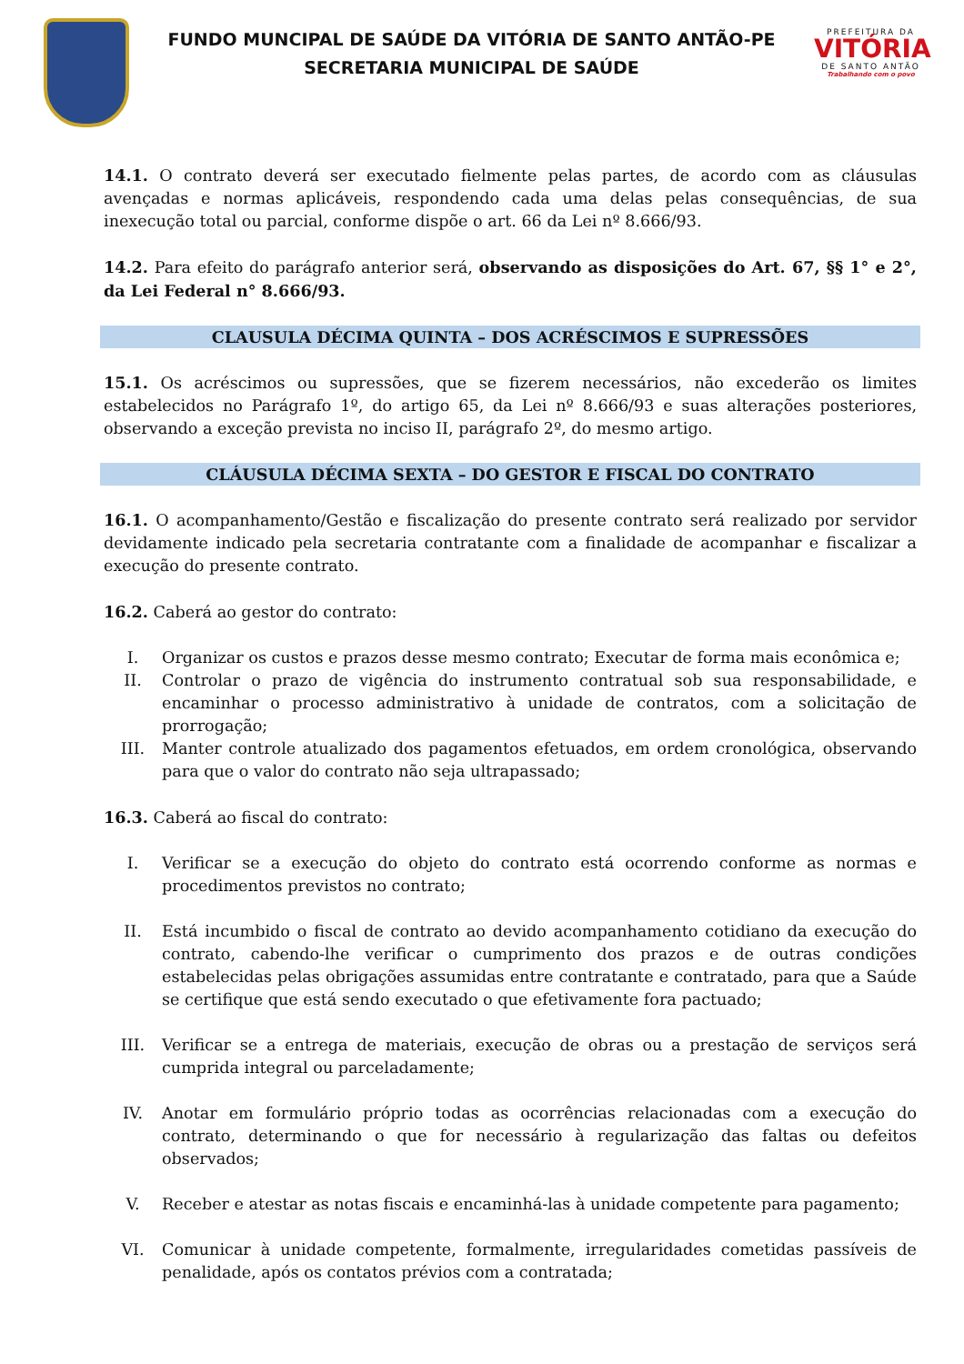FUNDO MUNCIPAL DE SAÚDE DA VITÓRIA DE SANTO ANTÃO-PE
SECRETARIA MUNICIPAL DE SAÚDE
PREFEITURA DA
VITÓRIA
DE SANTO ANTÃO
Trabalhando com o povo
14.1. O contrato deverá ser executado fielmente pelas partes, de acordo com as cláusulas avençadas e normas aplicáveis, respondendo cada uma delas pelas consequências, de sua inexecução total ou parcial, conforme dispõe o art. 66 da Lei nº 8.666/93.
14.2. Para efeito do parágrafo anterior será, observando as disposições do Art. 67, §§ 1° e 2°, da Lei Federal n° 8.666/93.
CLAUSULA DÉCIMA QUINTA – DOS ACRÉSCIMOS E SUPRESSÕES
15.1. Os acréscimos ou supressões, que se fizerem necessários, não excederão os limites estabelecidos no Parágrafo 1º, do artigo 65, da Lei nº 8.666/93 e suas alterações posteriores, observando a exceção prevista no inciso II, parágrafo 2º, do mesmo artigo.
CLÁUSULA DÉCIMA SEXTA – DO GESTOR E FISCAL DO CONTRATO
16.1. O acompanhamento/Gestão e fiscalização do presente contrato será realizado por servidor devidamente indicado pela secretaria contratante com a finalidade de acompanhar e fiscalizar a execução do presente contrato.
16.2. Caberá ao gestor do contrato:
I. Organizar os custos e prazos desse mesmo contrato; Executar de forma mais econômica e;
II. Controlar o prazo de vigência do instrumento contratual sob sua responsabilidade, e encaminhar o processo administrativo à unidade de contratos, com a solicitação de prorrogação;
III. Manter controle atualizado dos pagamentos efetuados, em ordem cronológica, observando para que o valor do contrato não seja ultrapassado;
16.3. Caberá ao fiscal do contrato:
I. Verificar se a execução do objeto do contrato está ocorrendo conforme as normas e procedimentos previstos no contrato;
II. Está incumbido o fiscal de contrato ao devido acompanhamento cotidiano da execução do contrato, cabendo-lhe verificar o cumprimento dos prazos e de outras condições estabelecidas pelas obrigações assumidas entre contratante e contratado, para que a Saúde se certifique que está sendo executado o que efetivamente fora pactuado;
III. Verificar se a entrega de materiais, execução de obras ou a prestação de serviços será cumprida integral ou parceladamente;
IV. Anotar em formulário próprio todas as ocorrências relacionadas com a execução do contrato, determinando o que for necessário à regularização das faltas ou defeitos observados;
V. Receber e atestar as notas fiscais e encaminhá-las à unidade competente para pagamento;
VI. Comunicar à unidade competente, formalmente, irregularidades cometidas passíveis de penalidade, após os contatos prévios com a contratada;